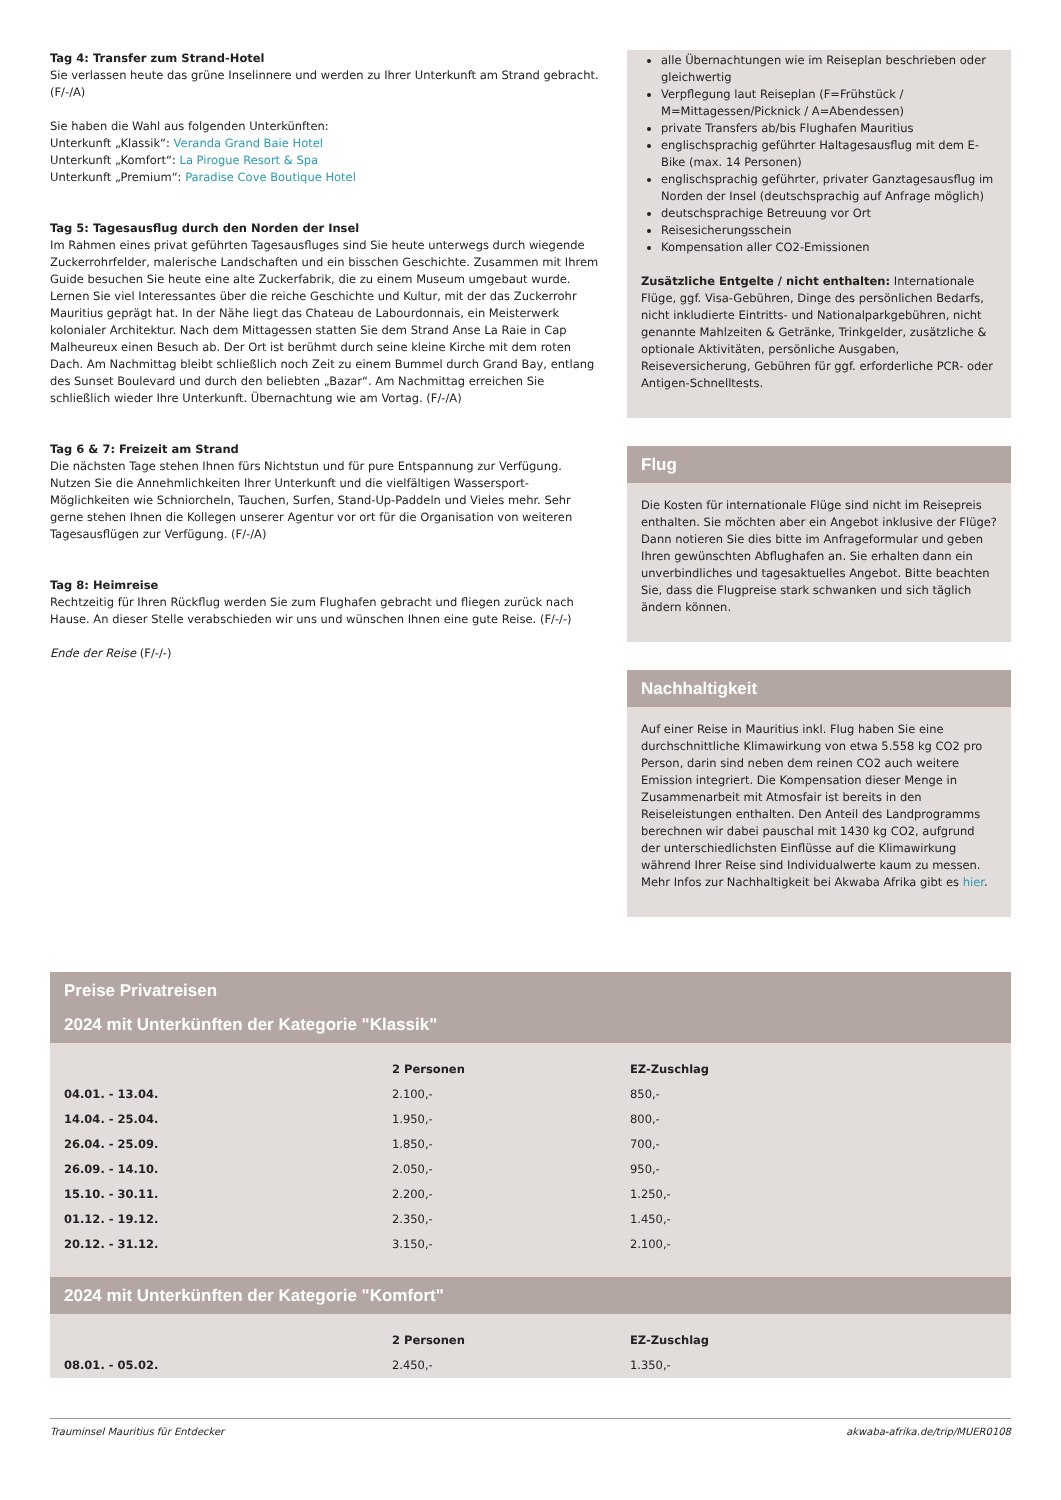Tag 4: Transfer zum Strand-Hotel
Sie verlassen heute das grüne Inselinnere und werden zu Ihrer Unterkunft am Strand gebracht. (F/-/A)
Sie haben die Wahl aus folgenden Unterkünften:
Unterkunft „Klassik“: Veranda Grand Baie Hotel
Unterkunft „Komfort“: La Pirogue Resort & Spa
Unterkunft „Premium“: Paradise Cove Boutique Hotel
Tag 5: Tagesausflug durch den Norden der Insel
Im Rahmen eines privat geführten Tagesausfluges sind Sie heute unterwegs durch wiegende Zuckerrohrfelder, malerische Landschaften und ein bisschen Geschichte. Zusammen mit Ihrem Guide besuchen Sie heute eine alte Zuckerfabrik, die zu einem Museum umgebaut wurde. Lernen Sie viel Interessantes über die reiche Geschichte und Kultur, mit der das Zuckerrohr Mauritius geprägt hat. In der Nähe liegt das Chateau de Labourdonnais, ein Meisterwerk kolonialer Architektur. Nach dem Mittagessen statten Sie dem Strand Anse La Raie in Cap Malheureux einen Besuch ab. Der Ort ist berühmt durch seine kleine Kirche mit dem roten Dach. Am Nachmittag bleibt schließlich noch Zeit zu einem Bummel durch Grand Bay, entlang des Sunset Boulevard und durch den beliebten „Bazar“. Am Nachmittag erreichen Sie schließlich wieder Ihre Unterkunft. Übernachtung wie am Vortag. (F/-/A)
Tag 6 & 7: Freizeit am Strand
Die nächsten Tage stehen Ihnen fürs Nichtstun und für pure Entspannung zur Verfügung. Nutzen Sie die Annehmlichkeiten Ihrer Unterkunft und die vielfältigen Wassersport-Möglichkeiten wie Schniorcheln, Tauchen, Surfen, Stand-Up-Paddeln und Vieles mehr. Sehr gerne stehen Ihnen die Kollegen unserer Agentur vor ort für die Organisation von weiteren Tagesausflügen zur Verfügung. (F/-/A)
Tag 8: Heimreise
Rechtzeitig für Ihren Rückflug werden Sie zum Flughafen gebracht und fliegen zurück nach Hause. An dieser Stelle verabschieden wir uns und wünschen Ihnen eine gute Reise. (F/-/-)
Ende der Reise (F/-/-)
alle Übernachtungen wie im Reiseplan beschrieben oder gleichwertig
Verpflegung laut Reiseplan (F=Frühstück / M=Mittagessen/Picknick / A=Abendessen)
private Transfers ab/bis Flughafen Mauritius
englischsprachig geführter Haltagesausflug mit dem E-Bike (max. 14 Personen)
englischsprachig geführter, privater Ganztagesausflug im Norden der Insel (deutschsprachig auf Anfrage möglich)
deutschsprachige Betreuung vor Ort
Reisesicherungsschein
Kompensation aller CO2-Emissionen
Zusätzliche Entgelte / nicht enthalten: Internationale Flüge, ggf. Visa-Gebühren, Dinge des persönlichen Bedarfs, nicht inkludierte Eintritts- und Nationalparkgebühren, nicht genannte Mahlzeiten & Getränke, Trinkgelder, zusätzliche & optionale Aktivitäten, persönliche Ausgaben, Reiseversicherung, Gebühren für ggf. erforderliche PCR- oder Antigen-Schnelltests.
Flug
Die Kosten für internationale Flüge sind nicht im Reisepreis enthalten. Sie möchten aber ein Angebot inklusive der Flüge? Dann notieren Sie dies bitte im Anfrageformular und geben Ihren gewünschten Abflughafen an. Sie erhalten dann ein unverbindliches und tagesaktuelles Angebot. Bitte beachten Sie, dass die Flugpreise stark schwanken und sich täglich ändern können.
Nachhaltigkeit
Auf einer Reise in Mauritius inkl. Flug haben Sie eine durchschnittliche Klimawirkung von etwa 5.558 kg CO2 pro Person, darin sind neben dem reinen CO2 auch weitere Emission integriert. Die Kompensation dieser Menge in Zusammenarbeit mit Atmosfair ist bereits in den Reiseleistungen enthalten. Den Anteil des Landprogramms berechnen wir dabei pauschal mit 1430 kg CO2, aufgrund der unterschiedlichsten Einflüsse auf die Klimawirkung während Ihrer Reise sind Individualwerte kaum zu messen. Mehr Infos zur Nachhaltigkeit bei Akwaba Afrika gibt es hier.
Preise Privatreisen
2024 mit Unterkünften der Kategorie "Klassik"
| | 2 Personen | EZ-Zuschlag |
| --- | --- | --- |
| 04.01. - 13.04. | 2.100,- | 850,- |
| 14.04. - 25.04. | 1.950,- | 800,- |
| 26.04. - 25.09. | 1.850,- | 700,- |
| 26.09. - 14.10. | 2.050,- | 950,- |
| 15.10. - 30.11. | 2.200,- | 1.250,- |
| 01.12. - 19.12. | 2.350,- | 1.450,- |
| 20.12. - 31.12. | 3.150,- | 2.100,- |
2024 mit Unterkünften der Kategorie "Komfort"
| | 2 Personen | EZ-Zuschlag |
| --- | --- | --- |
| 08.01. - 05.02. | 2.450,- | 1.350,- |
Trauminsel Mauritius für Entdecker akwaba-afrika.de/trip/MUER0108